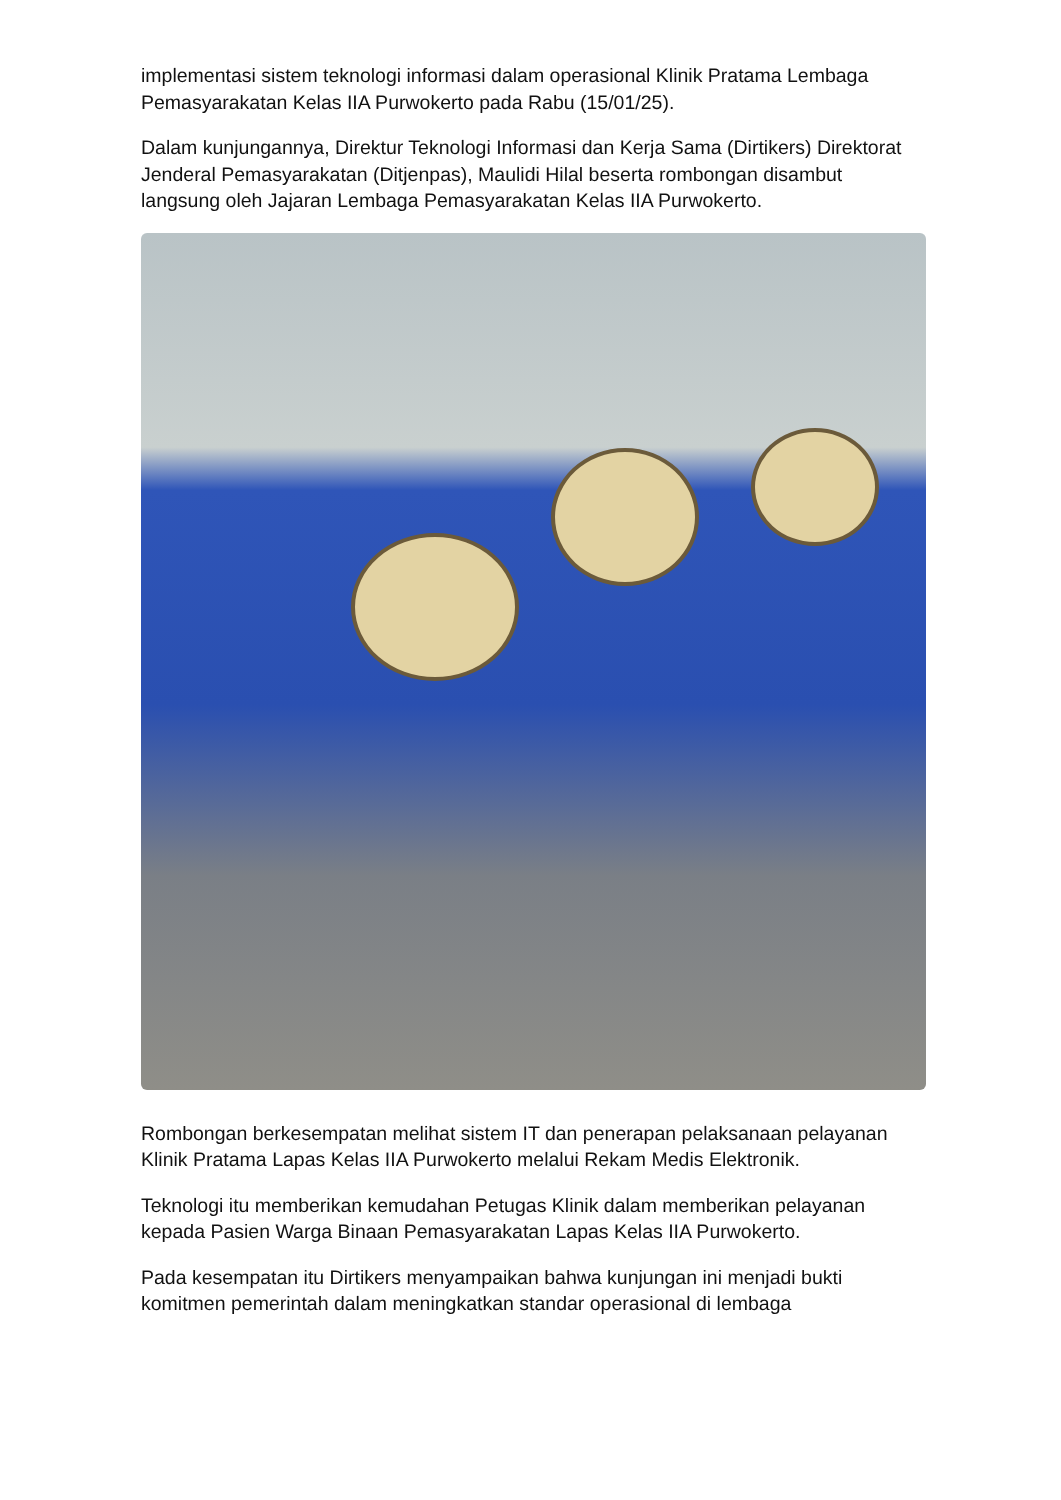implementasi sistem teknologi informasi dalam operasional Klinik Pratama Lembaga Pemasyarakatan Kelas IIA Purwokerto pada Rabu (15/01/25).
Dalam kunjungannya, Direktur Teknologi Informasi dan Kerja Sama (Dirtikers) Direktorat Jenderal Pemasyarakatan (Ditjenpas), Maulidi Hilal beserta rombongan disambut langsung oleh Jajaran Lembaga Pemasyarakatan Kelas IIA Purwokerto.
Rombongan berkesempatan melihat sistem IT dan penerapan pelaksanaan pelayanan Klinik Pratama Lapas Kelas IIA Purwokerto melalui Rekam Medis Elektronik.
Teknologi itu memberikan kemudahan Petugas Klinik dalam memberikan pelayanan kepada Pasien Warga Binaan Pemasyarakatan Lapas Kelas IIA Purwokerto.
Pada kesempatan itu Dirtikers menyampaikan bahwa kunjungan ini menjadi bukti komitmen pemerintah dalam meningkatkan standar operasional di lembaga